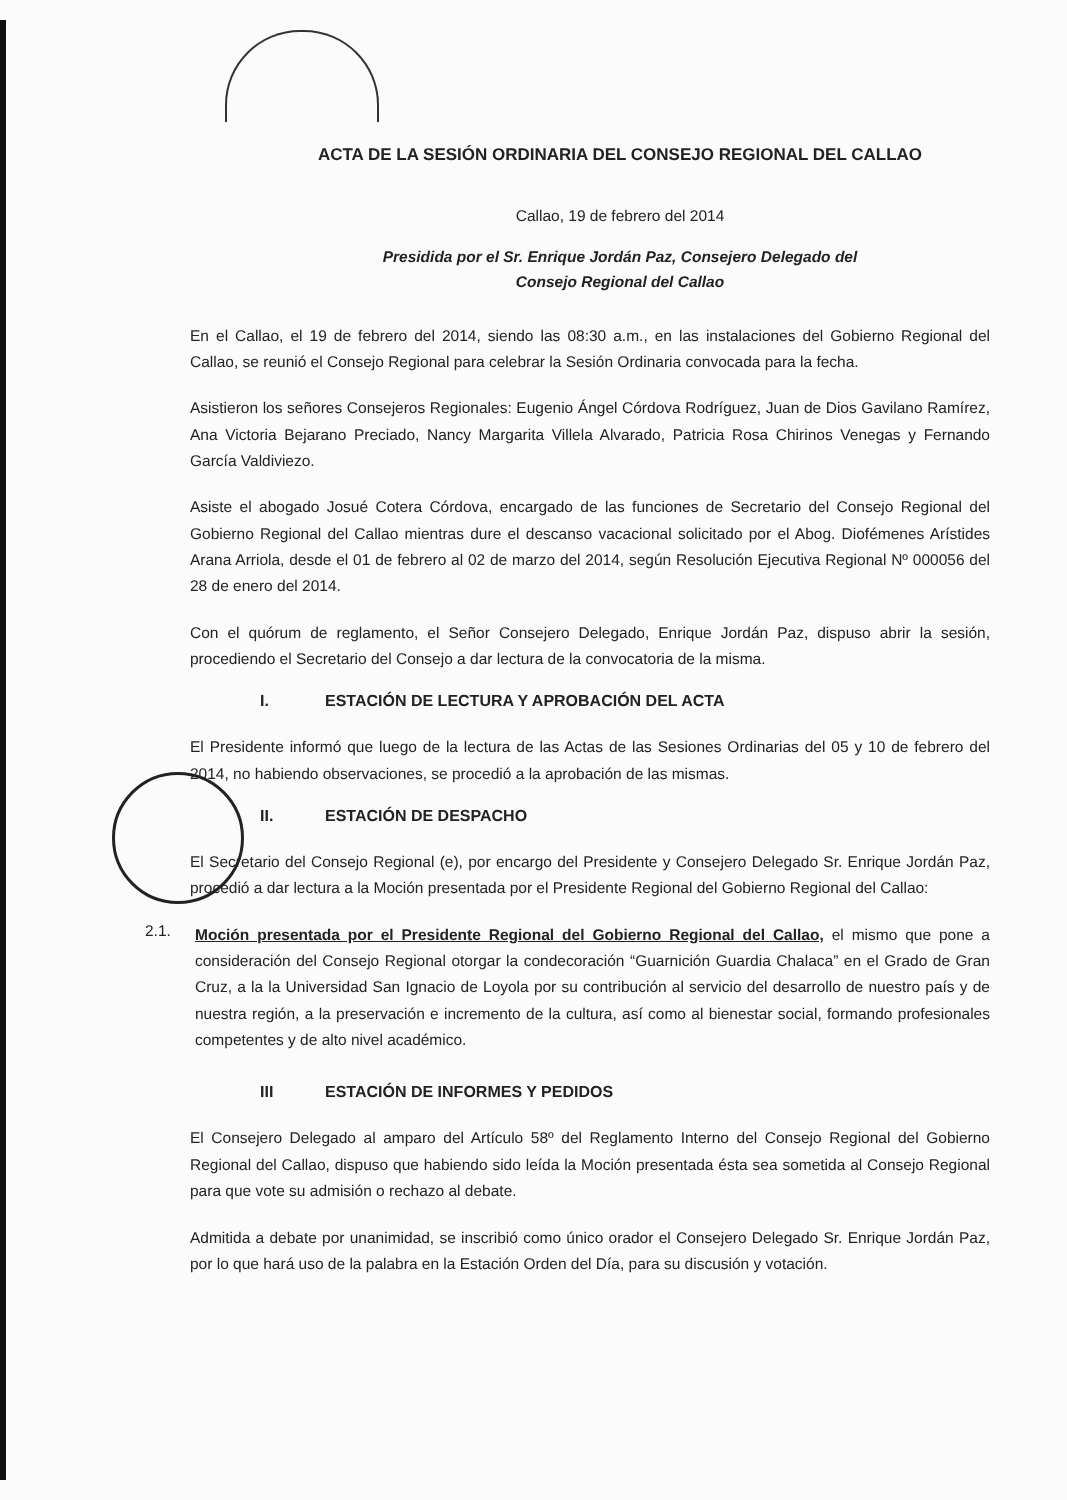ACTA DE LA SESIÓN ORDINARIA DEL CONSEJO REGIONAL DEL CALLAO
Callao, 19 de febrero del 2014
Presidida por el Sr. Enrique Jordán Paz, Consejero Delegado del
Consejo Regional del Callao
En el Callao, el 19 de febrero del 2014, siendo las 08:30 a.m., en las instalaciones del Gobierno Regional del Callao, se reunió el Consejo Regional para celebrar la Sesión Ordinaria convocada para la fecha.
Asistieron los señores Consejeros Regionales: Eugenio Ángel Córdova Rodríguez, Juan de Dios Gavilano Ramírez, Ana Victoria Bejarano Preciado, Nancy Margarita Villela Alvarado, Patricia Rosa Chirinos Venegas y Fernando García Valdiviezo.
Asiste el abogado Josué Cotera Córdova, encargado de las funciones de Secretario del Consejo Regional del Gobierno Regional del Callao mientras dure el descanso vacacional solicitado por el Abog. Diofémenes Arístides Arana Arriola, desde el 01 de febrero al 02 de marzo del 2014, según Resolución Ejecutiva Regional Nº 000056 del 28 de enero del 2014.
Con el quórum de reglamento, el Señor Consejero Delegado, Enrique Jordán Paz, dispuso abrir la sesión, procediendo el Secretario del Consejo a dar lectura de la convocatoria de la misma.
I. ESTACIÓN DE LECTURA Y APROBACIÓN DEL ACTA
El Presidente informó que luego de la lectura de las Actas de las Sesiones Ordinarias del 05 y 10 de febrero del 2014, no habiendo observaciones, se procedió a la aprobación de las mismas.
II. ESTACIÓN DE DESPACHO
El Secretario del Consejo Regional (e), por encargo del Presidente y Consejero Delegado Sr. Enrique Jordán Paz, procedió a dar lectura a la Moción presentada por el Presidente Regional del Gobierno Regional del Callao:
2.1.
Moción presentada por el Presidente Regional del Gobierno Regional del Callao, el mismo que pone a consideración del Consejo Regional otorgar la condecoración “Guarnición Guardia Chalaca” en el Grado de Gran Cruz, a la la Universidad San Ignacio de Loyola por su contribución al servicio del desarrollo de nuestro país y de nuestra región, a la preservación e incremento de la cultura, así como al bienestar social, formando profesionales competentes y de alto nivel académico.
III ESTACIÓN DE INFORMES Y PEDIDOS
El Consejero Delegado al amparo del Artículo 58º del Reglamento Interno del Consejo Regional del Gobierno Regional del Callao, dispuso que habiendo sido leída la Moción presentada ésta sea sometida al Consejo Regional para que vote su admisión o rechazo al debate.
Admitida a debate por unanimidad, se inscribió como único orador el Consejero Delegado Sr. Enrique Jordán Paz, por lo que hará uso de la palabra en la Estación Orden del Día, para su discusión y votación.